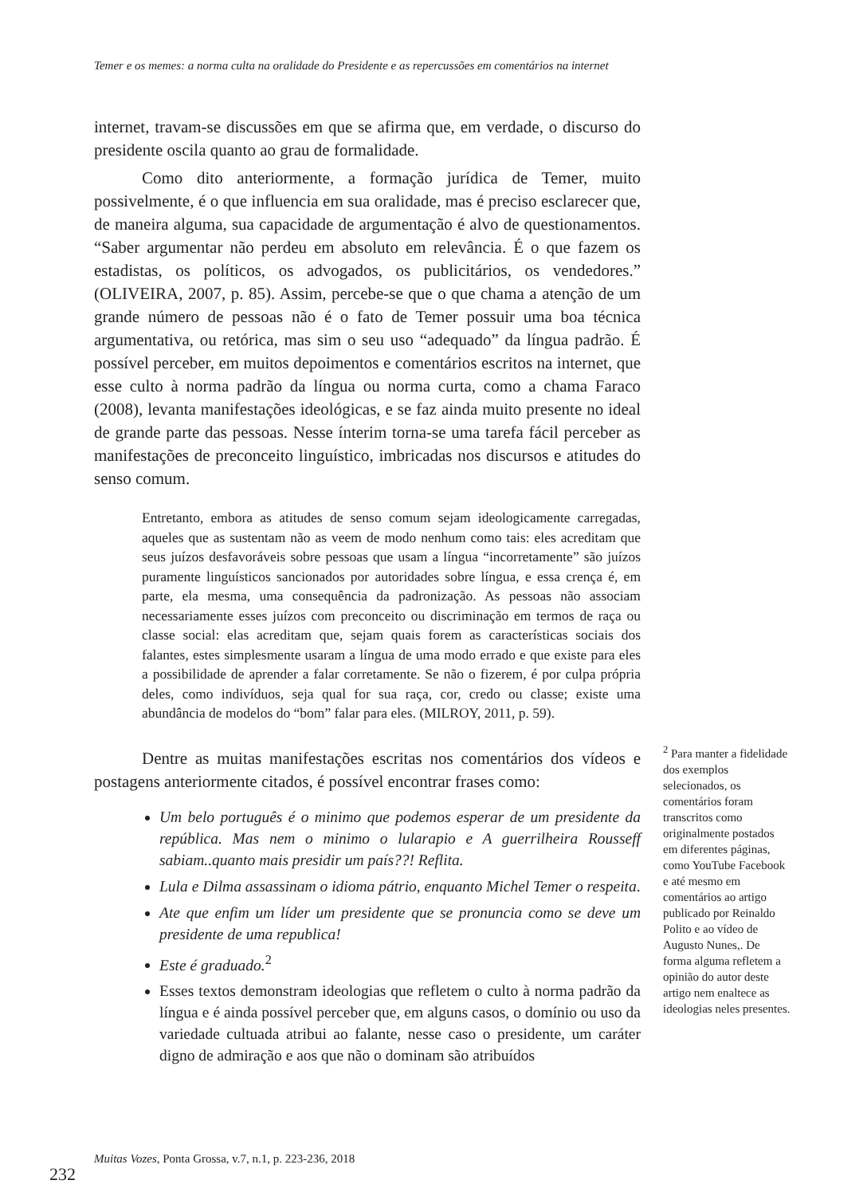Temer e os memes: a norma culta na oralidade do Presidente e as repercussões em comentários na internet
internet, travam-se discussões em que se afirma que, em verdade, o discurso do presidente oscila quanto ao grau de formalidade.
Como dito anteriormente, a formação jurídica de Temer, muito possivelmente, é o que influencia em sua oralidade, mas é preciso esclarecer que, de maneira alguma, sua capacidade de argumentação é alvo de questionamentos. “Saber argumentar não perdeu em absoluto em relevância. É o que fazem os estadistas, os políticos, os advogados, os publicitários, os vendedores.” (OLIVEIRA, 2007, p. 85). Assim, percebe-se que o que chama a atenção de um grande número de pessoas não é o fato de Temer possuir uma boa técnica argumentativa, ou retórica, mas sim o seu uso “adequado” da língua padrão. É possível perceber, em muitos depoimentos e comentários escritos na internet, que esse culto à norma padrão da língua ou norma curta, como a chama Faraco (2008), levanta manifestações ideológicas, e se faz ainda muito presente no ideal de grande parte das pessoas. Nesse ínterim torna-se uma tarefa fácil perceber as manifestações de preconceito linguístico, imbricadas nos discursos e atitudes do senso comum.
Entretanto, embora as atitudes de senso comum sejam ideologicamente carregadas, aqueles que as sustentam não as veem de modo nenhum como tais: eles acreditam que seus juízos desfavoráveis sobre pessoas que usam a língua “incorretamente” são juízos puramente linguísticos sancionados por autoridades sobre língua, e essa crença é, em parte, ela mesma, uma consequência da padronização. As pessoas não associam necessariamente esses juízos com preconceito ou discriminação em termos de raça ou classe social: elas acreditam que, sejam quais forem as características sociais dos falantes, estes simplesmente usaram a língua de uma modo errado e que existe para eles a possibilidade de aprender a falar corretamente. Se não o fizerem, é por culpa própria deles, como indivíduos, seja qual for sua raça, cor, credo ou classe; existe uma abundância de modelos do “bom” falar para eles. (MILROY, 2011, p. 59).
Dentre as muitas manifestações escritas nos comentários dos vídeos e postagens anteriormente citados, é possível encontrar frases como:
Um belo português é o minimo que podemos esperar de um presidente da república. Mas nem o minimo o lularapio e A guerrilheira Rousseff sabiam..quanto mais presidir um país??! Reflita.
Lula e Dilma assassinam o idioma pátrio, enquanto Michel Temer o respeita.
Ate que enfim um líder um presidente que se pronuncia como se deve um presidente de uma republica!
Este é graduado.<sup>2</sup>
Esses textos demonstram ideologias que refletem o culto à norma padrão da língua e é ainda possível perceber que, em alguns casos, o domínio ou uso da variedade cultuada atribui ao falante, nesse caso o presidente, um caráter digno de admiração e aos que não o dominam são atribuídos
<sup>2</sup> Para manter a fidelidade dos exemplos selecionados, os comentários foram transcritos como originalmente postados em diferentes páginas, como YouTube Facebook e até mesmo em comentários ao artigo publicado por Reinaldo Polito e ao vídeo de Augusto Nunes,. De forma alguma refletem a opinião do autor deste artigo nem enaltece as ideologias neles presentes.
Muitas Vozes, Ponta Grossa, v.7, n.1, p. 223-236, 2018
232